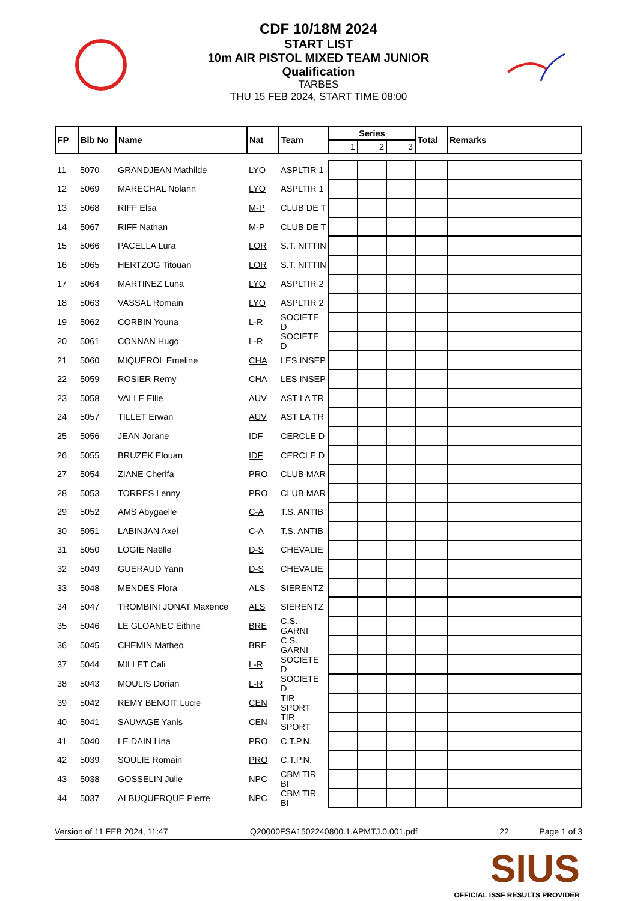CDF 10/18M 2024
START LIST
10m AIR PISTOL MIXED TEAM JUNIOR
Qualification
TARBES
THU 15 FEB 2024, START TIME 08:00
| FP | Bib No | Name | Nat | Team | Series | | | Total | Remarks |
| --- | --- | --- | --- | --- | --- | --- | --- | --- | --- |
| | | | | | 1 | 2 | 3 | | |
| 11 | 5070 | GRANDJEAN Mathilde | LYO | ASPLTIR 1 | | | | | |
| 12 | 5069 | MARECHAL Nolann | LYO | ASPLTIR 1 | | | | | |
| 13 | 5068 | RIFF Elsa | M-P | CLUB DE T | | | | | |
| 14 | 5067 | RIFF Nathan | M-P | CLUB DE T | | | | | |
| 15 | 5066 | PACELLA Lura | LOR | S.T. NITTIN | | | | | |
| 16 | 5065 | HERTZOG Titouan | LOR | S.T. NITTIN | | | | | |
| 17 | 5064 | MARTINEZ Luna | LYO | ASPLTIR 2 | | | | | |
| 18 | 5063 | VASSAL Romain | LYO | ASPLTIR 2 | | | | | |
| 19 | 5062 | CORBIN Youna | L-R | SOCIETE D | | | | | |
| 20 | 5061 | CONNAN Hugo | L-R | SOCIETE D | | | | | |
| 21 | 5060 | MIQUEROL Emeline | CHA | LES INSEP | | | | | |
| 22 | 5059 | ROSIER Remy | CHA | LES INSEP | | | | | |
| 23 | 5058 | VALLE Ellie | AUV | AST LA TR | | | | | |
| 24 | 5057 | TILLET Erwan | AUV | AST LA TR | | | | | |
| 25 | 5056 | JEAN Jorane | IDF | CERCLE D | | | | | |
| 26 | 5055 | BRUZEK Elouan | IDF | CERCLE D | | | | | |
| 27 | 5054 | ZIANE Cherifa | PRO | CLUB MAR | | | | | |
| 28 | 5053 | TORRES Lenny | PRO | CLUB MAR | | | | | |
| 29 | 5052 | AMS Abygaelle | C-A | T.S. ANTIB | | | | | |
| 30 | 5051 | LABINJAN Axel | C-A | T.S. ANTIB | | | | | |
| 31 | 5050 | LOGIE Naëlle | D-S | CHEVALIE | | | | | |
| 32 | 5049 | GUERAUD Yann | D-S | CHEVALIE | | | | | |
| 33 | 5048 | MENDES Flora | ALS | SIERENTZ | | | | | |
| 34 | 5047 | TROMBINI JONAT Maxence | ALS | SIERENTZ | | | | | |
| 35 | 5046 | LE GLOANEC Eithne | BRE | C.S. GARNI | | | | | |
| 36 | 5045 | CHEMIN Matheo | BRE | C.S. GARNI | | | | | |
| 37 | 5044 | MILLET Cali | L-R | SOCIETE D | | | | | |
| 38 | 5043 | MOULIS Dorian | L-R | SOCIETE D | | | | | |
| 39 | 5042 | REMY BENOIT Lucie | CEN | TIR SPORT | | | | | |
| 40 | 5041 | SAUVAGE Yanis | CEN | TIR SPORT | | | | | |
| 41 | 5040 | LE DAIN Lina | PRO | C.T.P.N. | | | | | |
| 42 | 5039 | SOULIE Romain | PRO | C.T.P.N. | | | | | |
| 43 | 5038 | GOSSELIN Julie | NPC | CBM TIR BI | | | | | |
| 44 | 5037 | ALBUQUERQUE Pierre | NPC | CBM TIR BI | | | | | |
Version of 11 FEB 2024, 11:47 Q20000FSA1502240800.1.APMTJ.0.001.pdf 22 Page 1 of 3
SIUS
OFFICIAL ISSF RESULTS PROVIDER